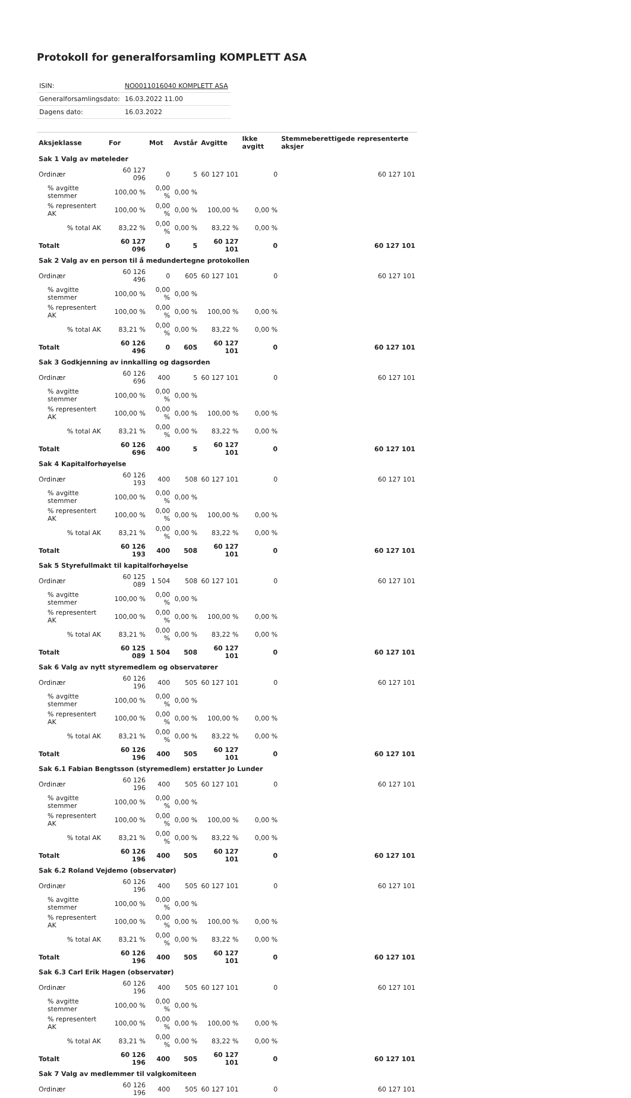Protokoll for generalforsamling KOMPLETT ASA
| ISIN: | NO0011016040 KOMPLETT ASA |
| Generalforsamlingsdato: | 16.03.2022 11.00 |
| Dagens dato: | 16.03.2022 |
| Aksjeklasse | For | Mot | Avstår | Avgitte | Ikke avgitt | Stemmeberettigede representerte aksjer |
| --- | --- | --- | --- | --- | --- | --- |
| Sak 1 Valg av møteleder | | | | | | |
| Ordinær | 60 127 096 | 0 | 5 | 60 127 101 | 0 | 60 127 101 |
| % avgitte stemmer | 100,00 % | 0,00 % | 0,00 % | | | |
| % representert AK | 100,00 % | 0,00 % | 0,00 % | 100,00 % | 0,00 % | |
| % total AK | 83,22 % | 0,00 % | 0,00 % | 83,22 % | 0,00 % | |
| Totalt | 60 127 096 | 0 | 5 | 60 127 101 | 0 | 60 127 101 |
| Sak 2 Valg av en person til å medundertegne protokollen | | | | | | |
| Ordinær | 60 126 496 | 0 | 605 | 60 127 101 | 0 | 60 127 101 |
| % avgitte stemmer | 100,00 % | 0,00 % | 0,00 % | | | |
| % representert AK | 100,00 % | 0,00 % | 0,00 % | 100,00 % | 0,00 % | |
| % total AK | 83,21 % | 0,00 % | 0,00 % | 83,22 % | 0,00 % | |
| Totalt | 60 126 496 | 0 | 605 | 60 127 101 | 0 | 60 127 101 |
| Sak 3 Godkjenning av innkalling og dagsorden | | | | | | |
| Ordinær | 60 126 696 | 400 | 5 | 60 127 101 | 0 | 60 127 101 |
| % avgitte stemmer | 100,00 % | 0,00 % | 0,00 % | | | |
| % representert AK | 100,00 % | 0,00 % | 0,00 % | 100,00 % | 0,00 % | |
| % total AK | 83,21 % | 0,00 % | 0,00 % | 83,22 % | 0,00 % | |
| Totalt | 60 126 696 | 400 | 5 | 60 127 101 | 0 | 60 127 101 |
| Sak 4 Kapitalforhøyelse | | | | | | |
| Ordinær | 60 126 193 | 400 | 508 | 60 127 101 | 0 | 60 127 101 |
| % avgitte stemmer | 100,00 % | 0,00 % | 0,00 % | | | |
| % representert AK | 100,00 % | 0,00 % | 0,00 % | 100,00 % | 0,00 % | |
| % total AK | 83,21 % | 0,00 % | 0,00 % | 83,22 % | 0,00 % | |
| Totalt | 60 126 193 | 400 | 508 | 60 127 101 | 0 | 60 127 101 |
| Sak 5 Styrefullmakt til kapitalforhøyelse | | | | | | |
| Ordinær | 60 125 089 | 1 504 | 508 | 60 127 101 | 0 | 60 127 101 |
| % avgitte stemmer | 100,00 % | 0,00 % | 0,00 % | | | |
| % representert AK | 100,00 % | 0,00 % | 0,00 % | 100,00 % | 0,00 % | |
| % total AK | 83,21 % | 0,00 % | 0,00 % | 83,22 % | 0,00 % | |
| Totalt | 60 125 089 | 1 504 | 508 | 60 127 101 | 0 | 60 127 101 |
| Sak 6 Valg av nytt styremedlem og observatører | | | | | | |
| Ordinær | 60 126 196 | 400 | 505 | 60 127 101 | 0 | 60 127 101 |
| % avgitte stemmer | 100,00 % | 0,00 % | 0,00 % | | | |
| % representert AK | 100,00 % | 0,00 % | 0,00 % | 100,00 % | 0,00 % | |
| % total AK | 83,21 % | 0,00 % | 0,00 % | 83,22 % | 0,00 % | |
| Totalt | 60 126 196 | 400 | 505 | 60 127 101 | 0 | 60 127 101 |
| Sak 6.1 Fabian Bengtsson (styremedlem) erstatter Jo Lunder | | | | | | |
| Ordinær | 60 126 196 | 400 | 505 | 60 127 101 | 0 | 60 127 101 |
| % avgitte stemmer | 100,00 % | 0,00 % | 0,00 % | | | |
| % representert AK | 100,00 % | 0,00 % | 0,00 % | 100,00 % | 0,00 % | |
| % total AK | 83,21 % | 0,00 % | 0,00 % | 83,22 % | 0,00 % | |
| Totalt | 60 126 196 | 400 | 505 | 60 127 101 | 0 | 60 127 101 |
| Sak 6.2 Roland Vejdemo (observatør) | | | | | | |
| Ordinær | 60 126 196 | 400 | 505 | 60 127 101 | 0 | 60 127 101 |
| % avgitte stemmer | 100,00 % | 0,00 % | 0,00 % | | | |
| % representert AK | 100,00 % | 0,00 % | 0,00 % | 100,00 % | 0,00 % | |
| % total AK | 83,21 % | 0,00 % | 0,00 % | 83,22 % | 0,00 % | |
| Totalt | 60 126 196 | 400 | 505 | 60 127 101 | 0 | 60 127 101 |
| Sak 6.3 Carl Erik Hagen (observatør) | | | | | | |
| Ordinær | 60 126 196 | 400 | 505 | 60 127 101 | 0 | 60 127 101 |
| % avgitte stemmer | 100,00 % | 0,00 % | 0,00 % | | | |
| % representert AK | 100,00 % | 0,00 % | 0,00 % | 100,00 % | 0,00 % | |
| % total AK | 83,21 % | 0,00 % | 0,00 % | 83,22 % | 0,00 % | |
| Totalt | 60 126 196 | 400 | 505 | 60 127 101 | 0 | 60 127 101 |
| Sak 7 Valg av medlemmer til valgkomiteen | | | | | | |
| Ordinær | 60 126 196 | 400 | 505 | 60 127 101 | 0 | 60 127 101 |